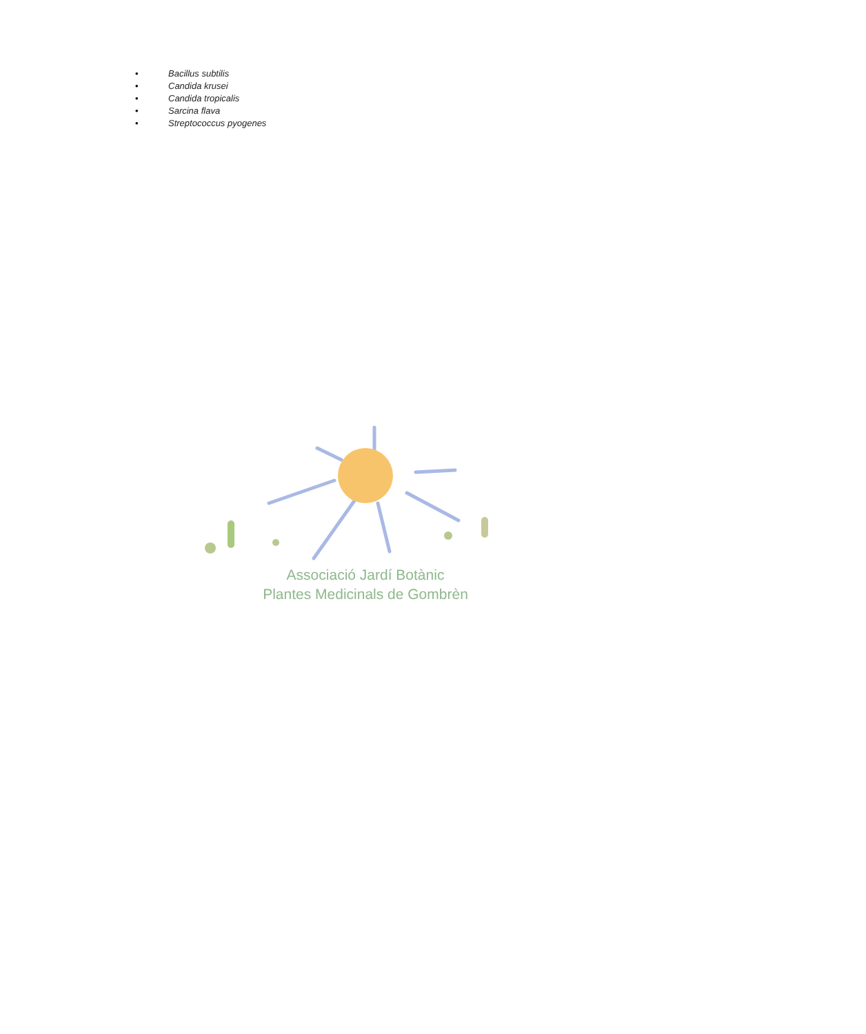• Bacillus subtilis
• Candida krusei
• Candida tropicalis
• Sarcina flava
• Streptococcus pyogenes
Associació Jardí Botànic
Plantes Medicinals de Gombrèn